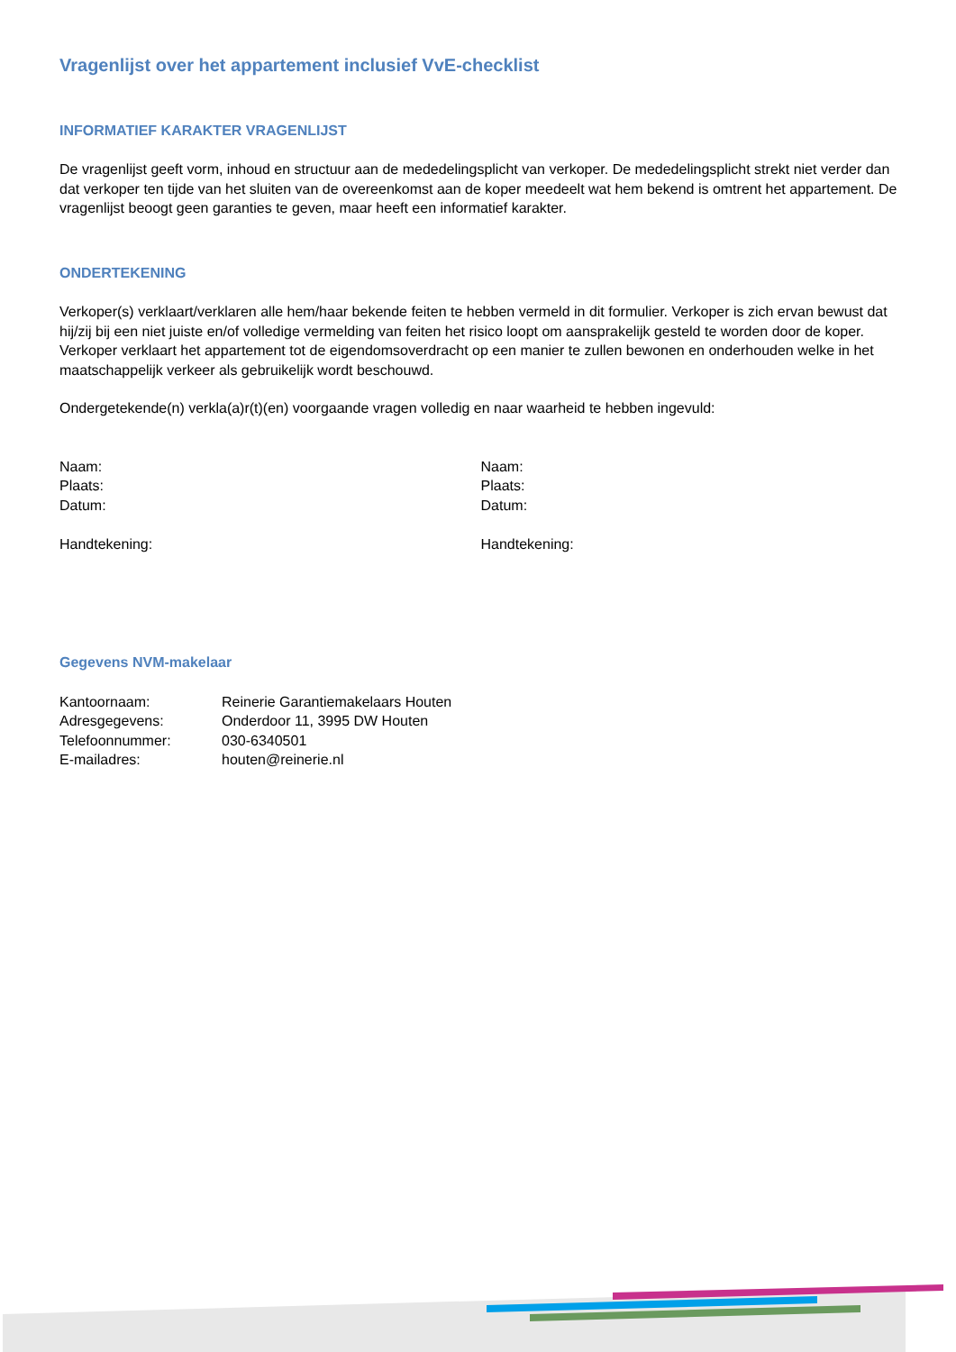Vragenlijst over het appartement inclusief VvE-checklist
INFORMATIEF KARAKTER VRAGENLIJST
De vragenlijst geeft vorm, inhoud en structuur aan de mededelingsplicht van verkoper. De mededelingsplicht strekt niet verder dan dat verkoper ten tijde van het sluiten van de overeenkomst aan de koper meedeelt wat hem bekend is omtrent het appartement. De vragenlijst beoogt geen garanties te geven, maar heeft een informatief karakter.
ONDERTEKENING
Verkoper(s) verklaart/verklaren alle hem/haar bekende feiten te hebben vermeld in dit formulier. Verkoper is zich ervan bewust dat hij/zij bij een niet juiste en/of volledige vermelding van feiten het risico loopt om aansprakelijk gesteld te worden door de koper. Verkoper verklaart het appartement tot de eigendomsoverdracht op een manier te zullen bewonen en onderhouden welke in het maatschappelijk verkeer als gebruikelijk wordt beschouwd.
Ondergetekende(n) verkla(a)r(t)(en) voorgaande vragen volledig en naar waarheid te hebben ingevuld:
Naam:
Plaats:
Datum:
Handtekening:
Naam:
Plaats:
Datum:
Handtekening:
Gegevens NVM-makelaar
| Kantoornaam: | Reinerie Garantiemakelaars Houten |
| Adresgegevens: | Onderdoor 11, 3995 DW Houten |
| Telefoonnummer: | 030-6340501 |
| E-mailadres: | houten@reinerie.nl |